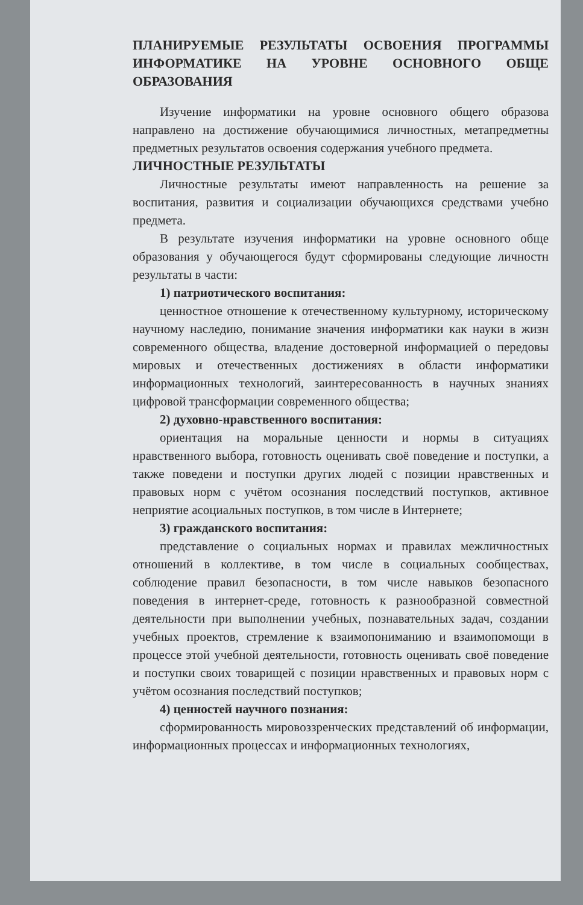ПЛАНИРУЕМЫЕ РЕЗУЛЬТАТЫ ОСВОЕНИЯ ПРОГРАММЫ ИНФОРМАТИКЕ НА УРОВНЕ ОСНОВНОГО ОБЩЕ ОБРАЗОВАНИЯ
Изучение информатики на уровне основного общего образова направлено на достижение обучающимися личностных, метапредметны предметных результатов освоения содержания учебного предмета.
ЛИЧНОСТНЫЕ РЕЗУЛЬТАТЫ
Личностные результаты имеют направленность на решение за воспитания, развития и социализации обучающихся средствами учебно предмета.
В результате изучения информатики на уровне основного обще образования у обучающегося будут сформированы следующие личностн результаты в части:
1) патриотического воспитания:
ценностное отношение к отечественному культурному, историческому научному наследию, понимание значения информатики как науки в жизн современного общества, владение достоверной информацией о передовы мировых и отечественных достижениях в области информатики информационных технологий, заинтересованность в научных знаниях цифровой трансформации современного общества;
2) духовно-нравственного воспитания:
ориентация на моральные ценности и нормы в ситуациях нравственного выбора, готовность оценивать своё поведение и поступки, а также поведени и поступки других людей с позиции нравственных и правовых норм с учётом осознания последствий поступков, активное неприятие асоциальных поступков, в том числе в Интернете;
3) гражданского воспитания:
представление о социальных нормах и правилах межличностных отношений в коллективе, в том числе в социальных сообществах, соблюдение правил безопасности, в том числе навыков безопасного поведения в интернет-среде, готовность к разнообразной совместной деятельности при выполнении учебных, познавательных задач, создании учебных проектов, стремление к взаимопониманию и взаимопомощи в процессе этой учебной деятельности, готовность оценивать своё поведение и поступки своих товарищей с позиции нравственных и правовых норм с учётом осознания последствий поступков;
4) ценностей научного познания:
сформированность мировоззренческих представлений об информации, информационных процессах и информационных технологиях,